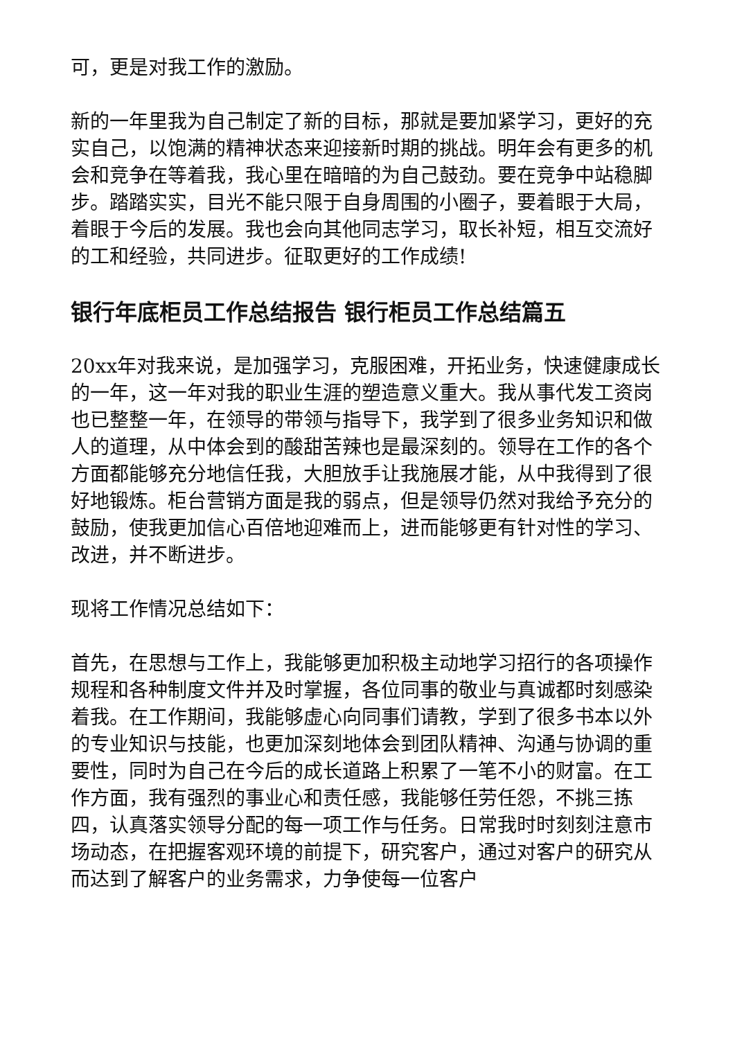可，更是对我工作的激励。
新的一年里我为自己制定了新的目标，那就是要加紧学习，更好的充实自己，以饱满的精神状态来迎接新时期的挑战。明年会有更多的机会和竞争在等着我，我心里在暗暗的为自己鼓劲。要在竞争中站稳脚步。踏踏实实，目光不能只限于自身周围的小圈子，要着眼于大局，着眼于今后的发展。我也会向其他同志学习，取长补短，相互交流好的工和经验，共同进步。征取更好的工作成绩!
银行年底柜员工作总结报告 银行柜员工作总结篇五
20xx年对我来说，是加强学习，克服困难，开拓业务，快速健康成长的一年，这一年对我的职业生涯的塑造意义重大。我从事代发工资岗也已整整一年，在领导的带领与指导下，我学到了很多业务知识和做人的道理，从中体会到的酸甜苦辣也是最深刻的。领导在工作的各个方面都能够充分地信任我，大胆放手让我施展才能，从中我得到了很好地锻炼。柜台营销方面是我的弱点，但是领导仍然对我给予充分的鼓励，使我更加信心百倍地迎难而上，进而能够更有针对性的学习、改进，并不断进步。
现将工作情况总结如下：
首先，在思想与工作上，我能够更加积极主动地学习招行的各项操作规程和各种制度文件并及时掌握，各位同事的敬业与真诚都时刻感染着我。在工作期间，我能够虚心向同事们请教，学到了很多书本以外的专业知识与技能，也更加深刻地体会到团队精神、沟通与协调的重要性，同时为自己在今后的成长道路上积累了一笔不小的财富。在工作方面，我有强烈的事业心和责任感，我能够任劳任怨，不挑三拣四，认真落实领导分配的每一项工作与任务。日常我时时刻刻注意市场动态，在把握客观环境的前提下，研究客户，通过对客户的研究从而达到了解客户的业务需求，力争使每一位客户